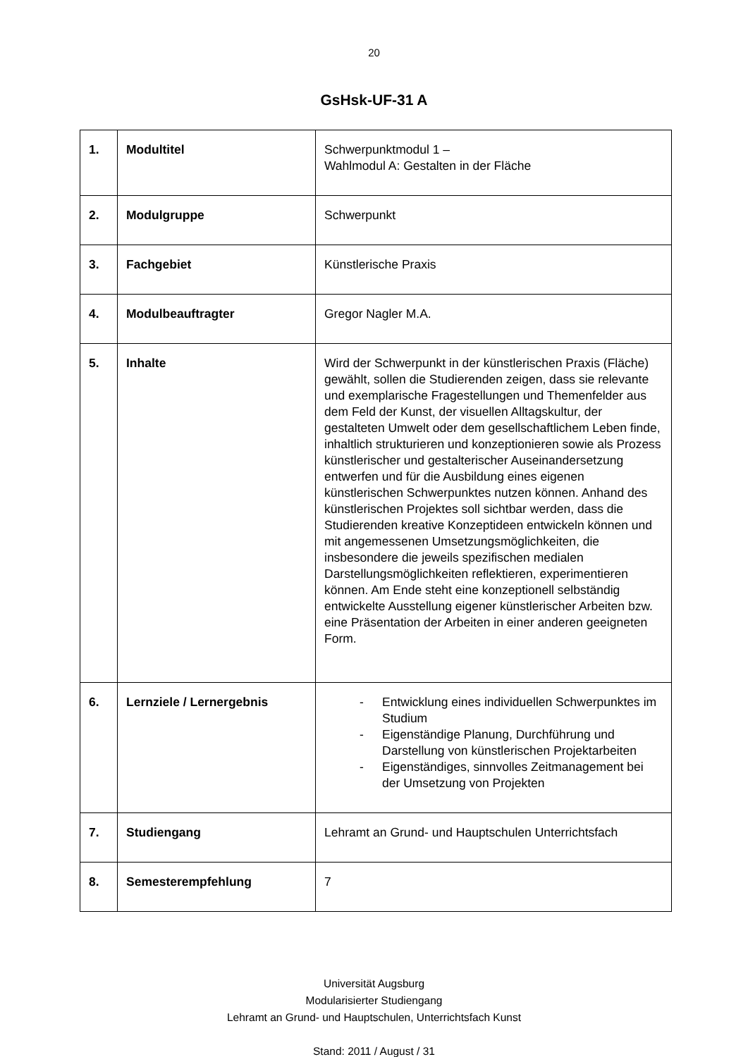20
GsHsk-UF-31 A
| 1. | Modultitel | Schwerpunktmodul 1 – Wahlmodul A: Gestalten in der Fläche |
| 2. | Modulgruppe | Schwerpunkt |
| 3. | Fachgebiet | Künstlerische Praxis |
| 4. | Modulbeauftragter | Gregor Nagler M.A. |
| 5. | Inhalte | Wird der Schwerpunkt in der künstlerischen Praxis (Fläche) gewählt, sollen die Studierenden zeigen, dass sie relevante und exemplarische Fragestellungen und Themenfelder aus dem Feld der Kunst, der visuellen Alltagskultur, der gestalteten Umwelt oder dem gesellschaftlichem Leben finde, inhaltlich strukturieren und konzeptionieren sowie als Prozess künstlerischer und gestalterischer Auseinandersetzung entwerfen und für die Ausbildung eines eigenen künstlerischen Schwerpunktes nutzen können. Anhand des künstlerischen Projektes soll sichtbar werden, dass die Studierenden kreative Konzeptideen entwickeln können und mit angemessenen Umsetzungsmöglichkeiten, die insbesondere die jeweils spezifischen medialen Darstellungsmöglichkeiten reflektieren, experimentieren können. Am Ende steht eine konzeptionell selbständig entwickelte Ausstellung eigener künstlerischer Arbeiten bzw. eine Präsentation der Arbeiten in einer anderen geeigneten Form. |
| 6. | Lernziele / Lernergebnis | - Entwicklung eines individuellen Schwerpunktes im Studium - Eigenständige Planung, Durchführung und Darstellung von künstlerischen Projektarbeiten - Eigenständiges, sinnvolles Zeitmanagement bei der Umsetzung von Projekten |
| 7. | Studiengang | Lehramt an Grund- und Hauptschulen Unterrichtsfach |
| 8. | Semesterempfehlung | 7 |
Universität Augsburg
Modularisierter Studiengang
Lehramt an Grund- und Hauptschulen, Unterrichtsfach Kunst
Stand: 2011 / August / 31